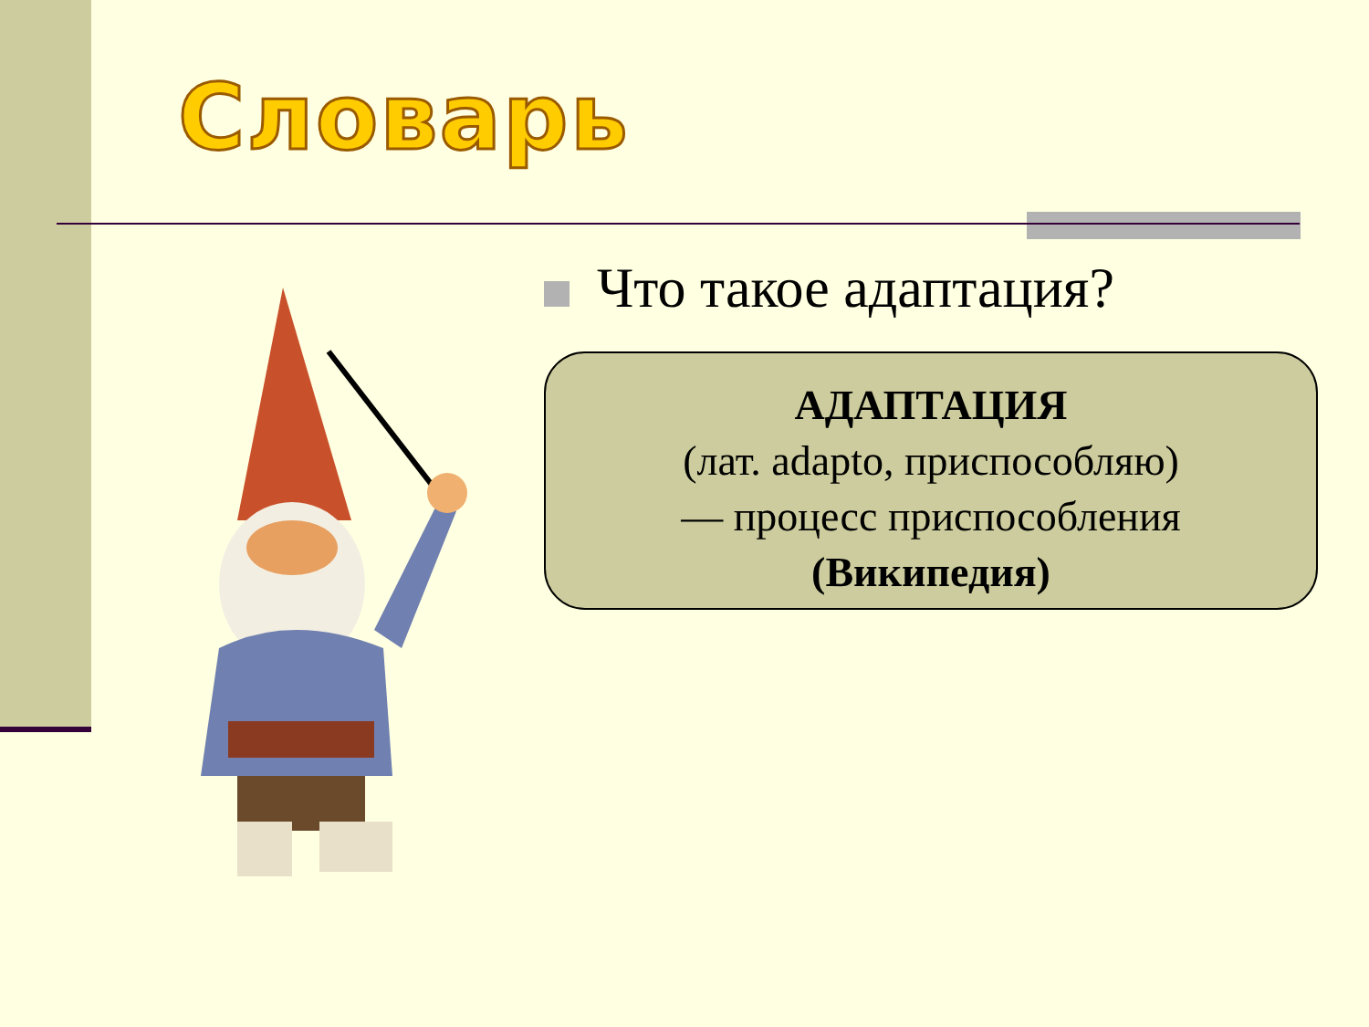Словарь
Что такое адаптация?
АДАПТАЦИЯ
(лат. adapto, приспособляю)
— процесс приспособления
(Википедия)